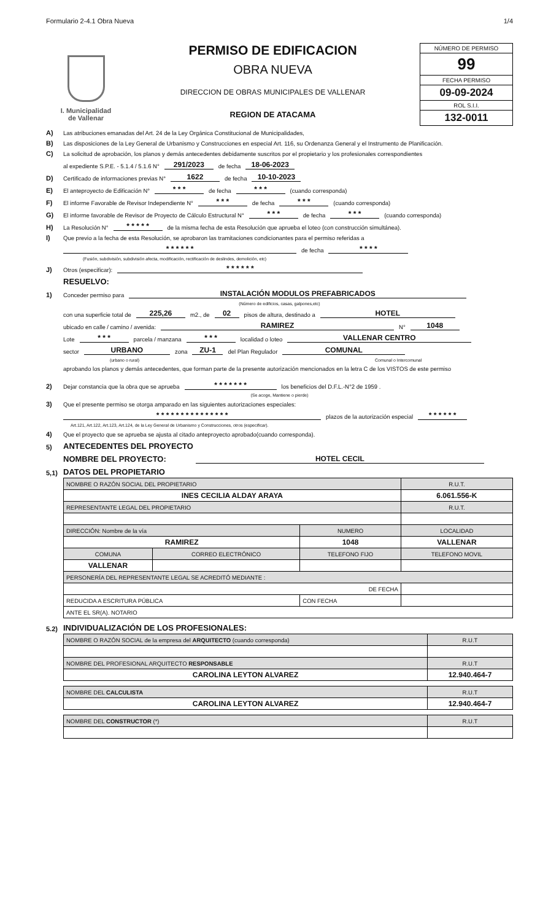Formulario 2-4.1 Obra Nueva 1/4
I. Municipalidad
de Vallenar
PERMISO DE EDIFICACION
OBRA NUEVA
DIRECCION DE OBRAS MUNICIPALES DE VALLENAR
REGION DE ATACAMA
NÚMERO DE PERMISO
99
FECHA PERMISO
09-09-2024
ROL S.I.I.
132-0011
A) Las atribuciones emanadas del Art. 24 de la Ley Orgánica Constitucional de Municipalidades,
B) Las disposiciones de la Ley General de Urbanismo y Construcciones en especial Art. 116, su Ordenanza General y el Instrumento de Planificación.
C) La solicitud de aprobación, los planos y demás antecedentes debidamente suscritos por el propietario y los profesionales correspondientes
al expediente S.P.E. - 5.1.4 / 5.1.6 N° 291/2023 de fecha 18-06-2023
D) Certificado de informaciones previas N° 1622 de fecha 10-10-2023
E) El anteproyecto de Edificación N° * * * de fecha * * * (cuando corresponda)
F) El informe Favorable de Revisor Independiente N° * * * de fecha * * * (cuando corresponda)
G) El informe favorable de Revisor de Proyecto de Cálculo Estructural N° * * * de fecha * * * (cuando corresponda)
H) La Resolución N° * * * * * de la misma fecha de esta Resolución que aprueba el loteo (con construcción simultánea).
I) Que previo a la fecha de esta Resolución, se aprobaron las tramitaciones condicionantes para el permiso referidas a
* * * * * * de fecha * * * *
(Fusión, subdivisión, subdivisión afecta, modificación, rectificación de deslindes, demolición, etc)
J) Otros (especificar): * * * * * *
RESUELVO:
1) Conceder permiso para INSTALACIÓN MODULOS PREFABRICADOS
(Número de edificios, casas, galpones,etc)
con una superficie total de 225,26 m2., de 02 pisos de altura, destinado a HOTEL
ubicado en calle / camino / avenida: RAMIREZ N° 1048
Lote * * * parcela / manzana * * * localidad o loteo VALLENAR CENTRO
sector URBANO zona ZU-1 del Plan Regulador COMUNAL
(urbano o rural) Comunal o Intercomunal
aprobando los planos y demás antecedentes, que forman parte de la presente autorización mencionados en la letra C de los VISTOS de este permiso
2) Dejar constancia que la obra que se aprueba * * * * * * * los beneficios del D.F.L.-N°2 de 1959 .
(Se acoge, Mantiene o pierde)
3) Que el presente permiso se otorga amparado en las siguientes autorizaciones especiales:
* * * * * * * * * * * * * * * plazos de la autorización especial * * * * * *
Art.121, Art.122, Art.123, Art.124, de la Ley General de Urbanismo y Construcciones, otros (especificar).
4) Que el proyecto que se aprueba se ajusta al citado anteproyecto aprobado(cuando corresponda).
5) ANTECEDENTES DEL PROYECTO
NOMBRE DEL PROYECTO: HOTEL CECIL
5,1) DATOS DEL PROPIETARIO
| NOMBRE O RAZÓN SOCIAL DEL PROPIETARIO | | | R.U.T. |
| INES CECILIA ALDAY ARAYA | | | 6.061.556-K |
| REPRESENTANTE LEGAL DEL PROPIETARIO | | | R.U.T. |
| DIRECCIÓN: Nombre de la vía | | NUMERO | LOCALIDAD |
| RAMIREZ | | 1048 | VALLENAR |
| COMUNA | CORREO ELECTRÓNICO | TELEFONO FIJO | TELEFONO MOVIL |
| VALLENAR | | | |
| PERSONERÍA DEL REPRESENTANTE LEGAL SE ACREDITÓ MEDIANTE : | | | |
| DE FECHA | | | |
| REDUCIDA A ESCRITURA PÚBLICA | | CON FECHA | |
| ANTE EL SR(A). NOTARIO | | | |
5.2) INDIVIDUALIZACIÓN DE LOS PROFESIONALES:
| NOMBRE O RAZÓN SOCIAL de la empresa del ARQUITECTO (cuando corresponda) | R.U.T |
| NOMBRE DEL PROFESIONAL ARQUITECTO RESPONSABLE | R.U.T |
| CAROLINA LEYTON ALVAREZ | 12.940.464-7 |
| NOMBRE DEL CALCULISTA | R.U.T |
| CAROLINA LEYTON ALVAREZ | 12.940.464-7 |
| NOMBRE DEL CONSTRUCTOR (*) | R.U.T |